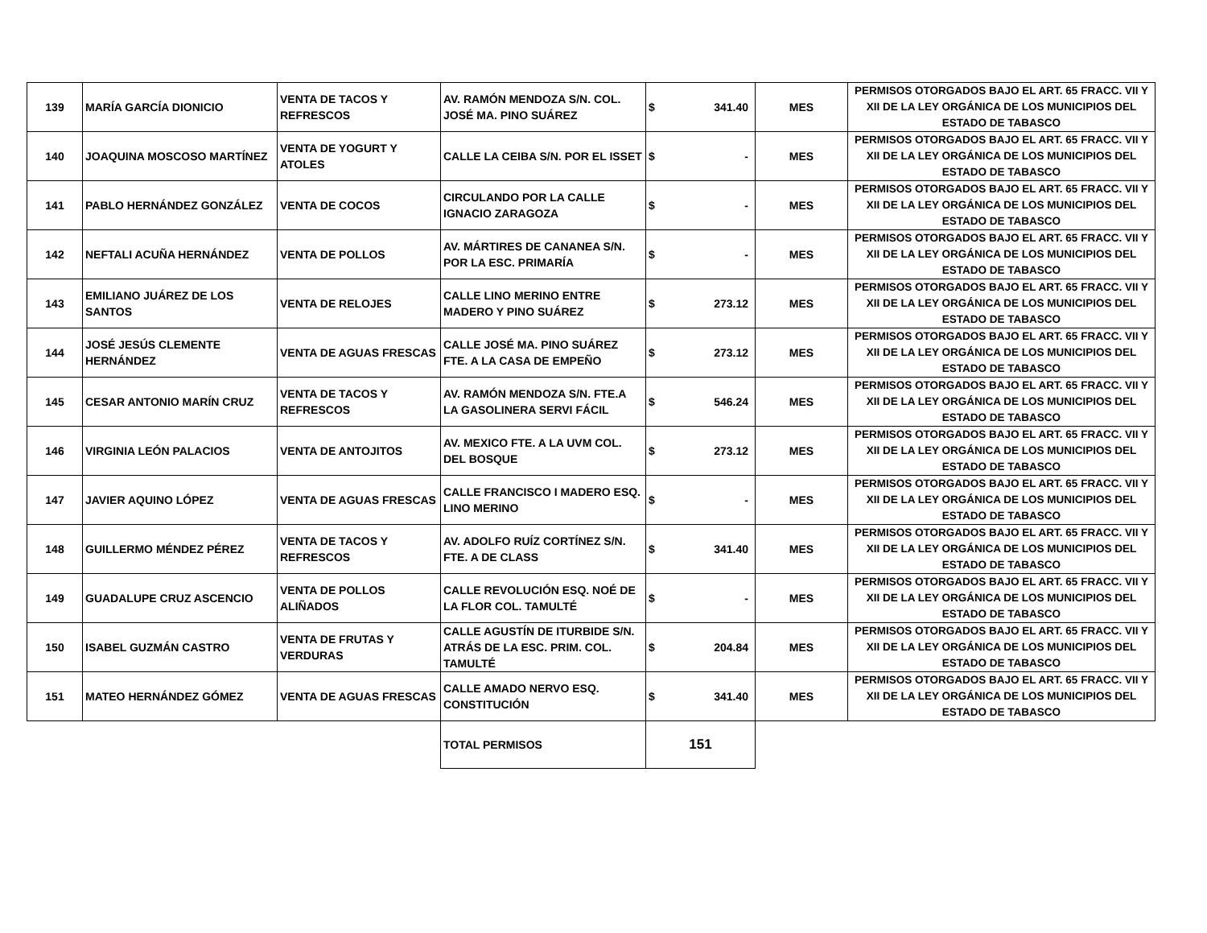| 139 | MARÍA GARCÍA DIONICIO | VENTA DE TACOS Y REFRESCOS | AV. RAMÓN MENDOZA S/N. COL. JOSÉ MA. PINO SUÁREZ | $ | 341.40 | MES | PERMISOS OTORGADOS BAJO EL ART. 65 FRACC. VII Y XII DE LA LEY ORGÁNICA DE LOS MUNICIPIOS DEL ESTADO DE TABASCO |
| 140 | JOAQUINA MOSCOSO MARTÍNEZ | VENTA DE YOGURT Y ATOLES | CALLE LA CEIBA S/N. POR EL ISSET | $ | - | MES | PERMISOS OTORGADOS BAJO EL ART. 65 FRACC. VII Y XII DE LA LEY ORGÁNICA DE LOS MUNICIPIOS DEL ESTADO DE TABASCO |
| 141 | PABLO HERNÁNDEZ GONZÁLEZ | VENTA DE COCOS | CIRCULANDO POR LA CALLE IGNACIO ZARAGOZA | $ | - | MES | PERMISOS OTORGADOS BAJO EL ART. 65 FRACC. VII Y XII DE LA LEY ORGÁNICA DE LOS MUNICIPIOS DEL ESTADO DE TABASCO |
| 142 | NEFTALI ACUÑA HERNÁNDEZ | VENTA DE POLLOS | AV. MÁRTIRES DE CANANEA S/N. POR LA ESC. PRIMARÍA | $ | - | MES | PERMISOS OTORGADOS BAJO EL ART. 65 FRACC. VII Y XII DE LA LEY ORGÁNICA DE LOS MUNICIPIOS DEL ESTADO DE TABASCO |
| 143 | EMILIANO JUÁREZ DE LOS SANTOS | VENTA DE RELOJES | CALLE LINO MERINO ENTRE MADERO Y PINO SUÁREZ | $ | 273.12 | MES | PERMISOS OTORGADOS BAJO EL ART. 65 FRACC. VII Y XII DE LA LEY ORGÁNICA DE LOS MUNICIPIOS DEL ESTADO DE TABASCO |
| 144 | JOSÉ JESÚS CLEMENTE HERNÁNDEZ | VENTA DE AGUAS FRESCAS | CALLE JOSÉ MA. PINO SUÁREZ FTE. A LA CASA DE EMPEÑO | $ | 273.12 | MES | PERMISOS OTORGADOS BAJO EL ART. 65 FRACC. VII Y XII DE LA LEY ORGÁNICA DE LOS MUNICIPIOS DEL ESTADO DE TABASCO |
| 145 | CESAR ANTONIO MARÍN CRUZ | VENTA DE TACOS Y REFRESCOS | AV. RAMÓN MENDOZA S/N. FTE.A LA GASOLINERA SERVI FÁCIL | $ | 546.24 | MES | PERMISOS OTORGADOS BAJO EL ART. 65 FRACC. VII Y XII DE LA LEY ORGÁNICA DE LOS MUNICIPIOS DEL ESTADO DE TABASCO |
| 146 | VIRGINIA LEÓN PALACIOS | VENTA DE ANTOJITOS | AV. MEXICO FTE. A LA UVM COL. DEL BOSQUE | $ | 273.12 | MES | PERMISOS OTORGADOS BAJO EL ART. 65 FRACC. VII Y XII DE LA LEY ORGÁNICA DE LOS MUNICIPIOS DEL ESTADO DE TABASCO |
| 147 | JAVIER AQUINO LÓPEZ | VENTA DE AGUAS FRESCAS | CALLE FRANCISCO I MADERO ESQ. LINO MERINO | $ | - | MES | PERMISOS OTORGADOS BAJO EL ART. 65 FRACC. VII Y XII DE LA LEY ORGÁNICA DE LOS MUNICIPIOS DEL ESTADO DE TABASCO |
| 148 | GUILLERMO MÉNDEZ PÉREZ | VENTA DE TACOS Y REFRESCOS | AV. ADOLFO RUÍZ CORTÍNEZ S/N. FTE. A DE CLASS | $ | 341.40 | MES | PERMISOS OTORGADOS BAJO EL ART. 65 FRACC. VII Y XII DE LA LEY ORGÁNICA DE LOS MUNICIPIOS DEL ESTADO DE TABASCO |
| 149 | GUADALUPE CRUZ ASCENCIO | VENTA DE POLLOS ALIÑADOS | CALLE REVOLUCIÓN ESQ. NOÉ DE LA FLOR COL. TAMULTÉ | $ | - | MES | PERMISOS OTORGADOS BAJO EL ART. 65 FRACC. VII Y XII DE LA LEY ORGÁNICA DE LOS MUNICIPIOS DEL ESTADO DE TABASCO |
| 150 | ISABEL GUZMÁN CASTRO | VENTA DE FRUTAS Y VERDURAS | CALLE AGUSTÍN DE ITURBIDE S/N. ATRÁS DE LA ESC. PRIM. COL. TAMULTÉ | $ | 204.84 | MES | PERMISOS OTORGADOS BAJO EL ART. 65 FRACC. VII Y XII DE LA LEY ORGÁNICA DE LOS MUNICIPIOS DEL ESTADO DE TABASCO |
| 151 | MATEO HERNÁNDEZ GÓMEZ | VENTA DE AGUAS FRESCAS | CALLE AMADO NERVO ESQ. CONSTITUCIÓN | $ | 341.40 | MES | PERMISOS OTORGADOS BAJO EL ART. 65 FRACC. VII Y XII DE LA LEY ORGÁNICA DE LOS MUNICIPIOS DEL ESTADO DE TABASCO |
| | | | TOTAL PERMISOS | 151 | | | |